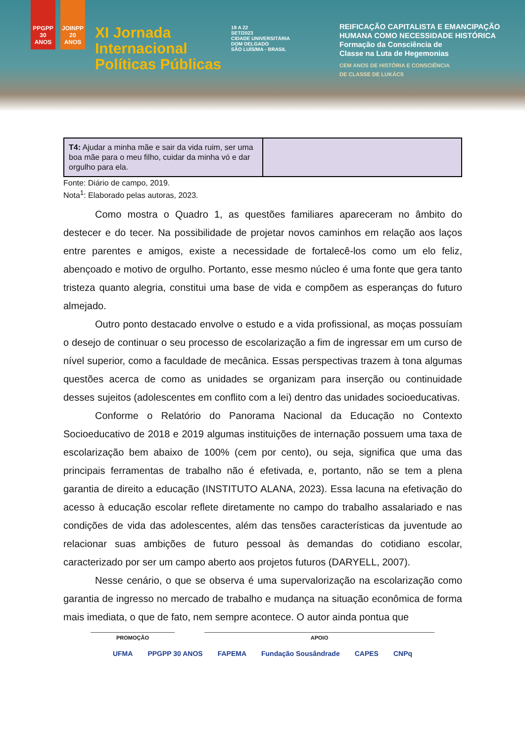PPGPP 30 ANOS
JOINPP 20 ANOS
XI Jornada
Internacional
Políticas Públicas
19 A 22
SET/2023
CIDADE UNIVERSITÁRIA
DOM DELGADO
SÃO LUÍS/MA - BRASIL
REIFICAÇÃO CAPITALISTA E EMANCIPAÇÃO
HUMANA COMO NECESSIDADE HISTÓRICA
Formação da Consciência de
Classe na Luta de Hegemonias
CEM ANOS DE HISTÓRIA E CONSCIÊNCIA
DE CLASSE DE LUKÁCS
| T4: Ajudar a minha mãe e sair da vida ruim, ser uma boa mãe para o meu filho, cuidar da minha vó e dar orgulho para ela. | |
Fonte: Diário de campo, 2019.
Nota<sup>1</sup>: Elaborado pelas autoras, 2023.
Como mostra o Quadro 1, as questões familiares apareceram no âmbito do destecer e do tecer. Na possibilidade de projetar novos caminhos em relação aos laços entre parentes e amigos, existe a necessidade de fortalecê-los como um elo feliz, abençoado e motivo de orgulho. Portanto, esse mesmo núcleo é uma fonte que gera tanto tristeza quanto alegria, constitui uma base de vida e compõem as esperanças do futuro almejado.
Outro ponto destacado envolve o estudo e a vida profissional, as moças possuíam o desejo de continuar o seu processo de escolarização a fim de ingressar em um curso de nível superior, como a faculdade de mecânica. Essas perspectivas trazem à tona algumas questões acerca de como as unidades se organizam para inserção ou continuidade desses sujeitos (adolescentes em conflito com a lei) dentro das unidades socioeducativas.
Conforme o Relatório do Panorama Nacional da Educação no Contexto Socioeducativo de 2018 e 2019 algumas instituições de internação possuem uma taxa de escolarização bem abaixo de 100% (cem por cento), ou seja, significa que uma das principais ferramentas de trabalho não é efetivada, e, portanto, não se tem a plena garantia de direito a educação (INSTITUTO ALANA, 2023). Essa lacuna na efetivação do acesso à educação escolar reflete diretamente no campo do trabalho assalariado e nas condições de vida das adolescentes, além das tensões características da juventude ao relacionar suas ambições de futuro pessoal às demandas do cotidiano escolar, caracterizado por ser um campo aberto aos projetos futuros (DARYELL, 2007).
Nesse cenário, o que se observa é uma supervalorização na escolarização como garantia de ingresso no mercado de trabalho e mudança na situação econômica de forma mais imediata, o que de fato, nem sempre acontece. O autor ainda pontua que
PROMOÇÃO APOIO
UFMA PPGPP 30 ANOS FAPEMA Fundação Sousândrade CAPES CNPq